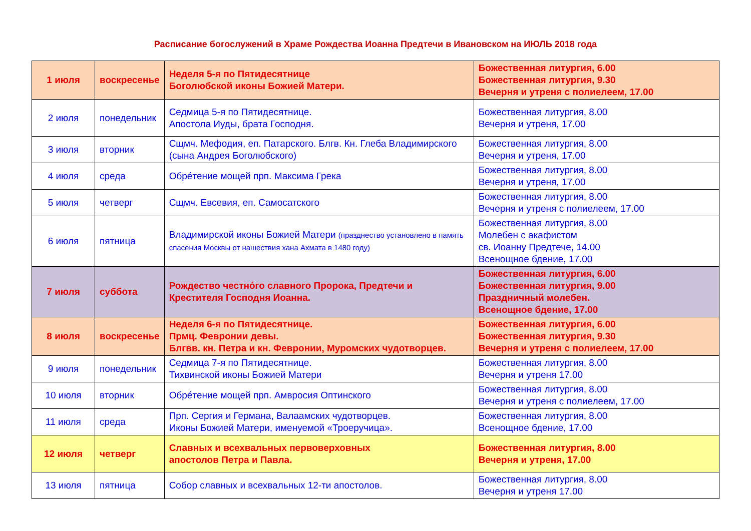Расписание богослужений в Храме Рождества Иоанна Предтечи в Ивановском на ИЮЛЬ 2018 года
| 1 июля | воскресенье | Неделя 5-я по Пятидесятнице Боголюбской иконы Божией Матери. | Божественная литургия, 6.00 Божественная литургия, 9.30 Вечерня и утреня с полиелеем, 17.00 |
| 2 июля | понедельник | Седмица 5-я по Пятидесятнице. Апостола Иуды, брата Господня. | Божественная литургия, 8.00 Вечерня и утреня, 17.00 |
| 3 июля | вторник | Сщмч. Мефодия, еп. Патарского. Блгв. Кн. Глеба Владимирского (сына Андрея Боголюбского) | Божественная литургия, 8.00 Вечерня и утреня, 17.00 |
| 4 июля | среда | Обре́тение мощей прп. Максима Грека | Божественная литургия, 8.00 Вечерня и утреня, 17.00 |
| 5 июля | четверг | Сщмч. Евсевия, еп. Самосатского | Божественная литургия, 8.00 Вечерня и утреня с полиелеем, 17.00 |
| 6 июля | пятница | Владимирской иконы Божией Матери (празднество установлено в память спасения Москвы от нашествия хана Ахмата в 1480 году) | Божественная литургия, 8.00 Молебен с акафистом св. Иоанну Предтече, 14.00 Всенощное бдение, 17.00 |
| 7 июля | суббота | Рождество честно́го славного Пророка, Предтечи и Крестителя Господня Иоанна. | Божественная литургия, 6.00 Божественная литургия, 9.00 Праздничный молебен. Всенощное бдение, 17.00 |
| 8 июля | воскресенье | Неделя 6-я по Пятидесятнице. Прмц. Февронии девы. Блгвв. кн. Петра и кн. Февронии, Муромских чудотворцев. | Божественная литургия, 6.00 Божественная литургия, 9.30 Вечерня и утреня с полиелеем, 17.00 |
| 9 июля | понедельник | Седмица 7-я по Пятидесятнице. Тихвинской иконы Божией Матери | Божественная литургия, 8.00 Вечерня и утреня 17.00 |
| 10 июля | вторник | Обре́тение мощей прп. Амвросия Оптинского | Божественная литургия, 8.00 Вечерня и утреня с полиелеем, 17.00 |
| 11 июля | среда | Прп. Сергия и Германа, Валаамских чудотворцев. Иконы Божией Матери, именуемой «Троеручица». | Божественная литургия, 8.00 Всенощное бдение, 17.00 |
| 12 июля | четверг | Славных и всехвальных первоверховных апостолов Петра и Павла. | Божественная литургия, 8.00 Вечерня и утреня, 17.00 |
| 13 июля | пятница | Собор славных и всехвальных 12-ти апостолов. | Божественная литургия, 8.00 Вечерня и утреня 17.00 |